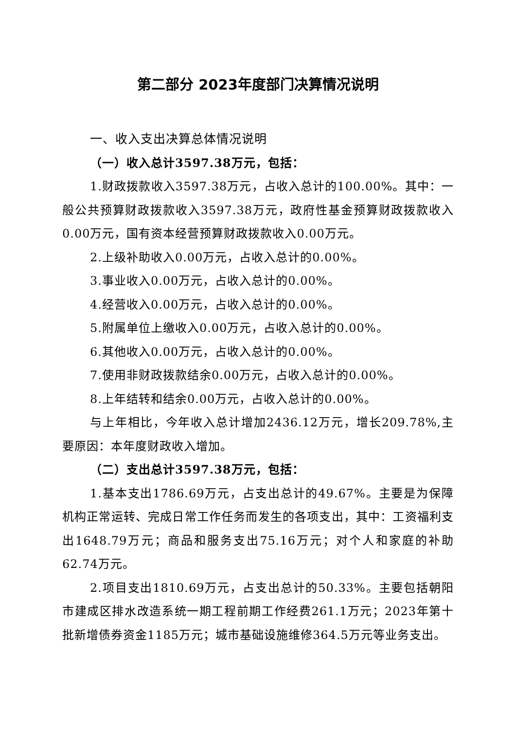第二部分 2023年度部门决算情况说明
一、收入支出决算总体情况说明
（一）收入总计3597.38万元，包括：
1.财政拨款收入3597.38万元，占收入总计的100.00%。其中：一般公共预算财政拨款收入3597.38万元，政府性基金预算财政拨款收入0.00万元，国有资本经营预算财政拨款收入0.00万元。
2.上级补助收入0.00万元，占收入总计的0.00%。
3.事业收入0.00万元，占收入总计的0.00%。
4.经营收入0.00万元，占收入总计的0.00%。
5.附属单位上缴收入0.00万元，占收入总计的0.00%。
6.其他收入0.00万元，占收入总计的0.00%。
7.使用非财政拨款结余0.00万元，占收入总计的0.00%。
8.上年结转和结余0.00万元，占收入总计的0.00%。
与上年相比，今年收入总计增加2436.12万元，增长209.78%,主要原因：本年度财政收入增加。
（二）支出总计3597.38万元，包括：
1.基本支出1786.69万元，占支出总计的49.67%。主要是为保障机构正常运转、完成日常工作任务而发生的各项支出，其中：工资福利支出1648.79万元；商品和服务支出75.16万元；对个人和家庭的补助62.74万元。
2.项目支出1810.69万元，占支出总计的50.33%。主要包括朝阳市建成区排水改造系统一期工程前期工作经费261.1万元；2023年第十批新增债券资金1185万元；城市基础设施维修364.5万元等业务支出。